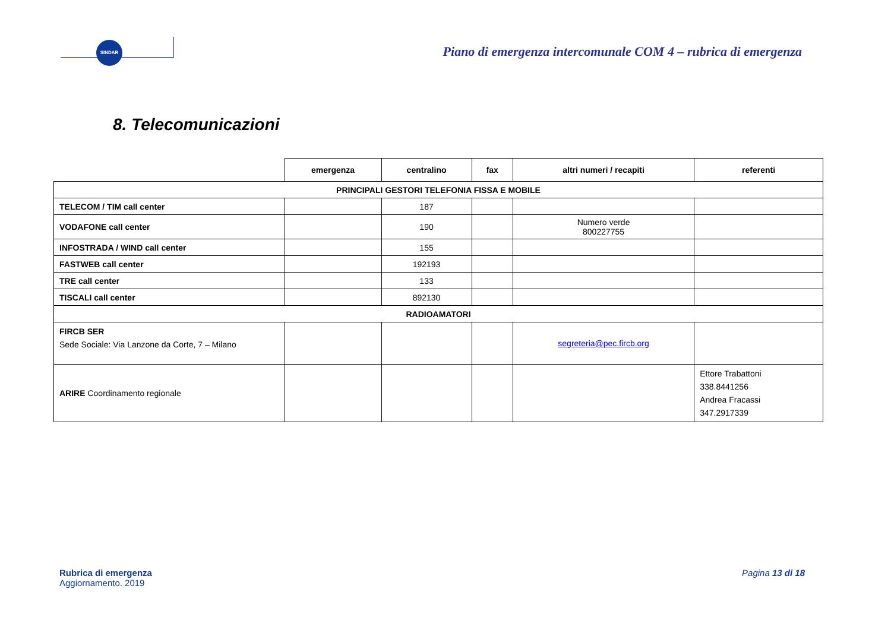SINDAR
Piano di emergenza intercomunale COM 4 – rubrica di emergenza
8. Telecomunicazioni
| | emergenza | centralino | fax | altri numeri / recapiti | referenti |
| PRINCIPALI GESTORI TELEFONIA FISSA E MOBILE | | | | | |
| TELECOM / TIM call center | | 187 | | | |
| VODAFONE call center | | 190 | | Numero verde 800227755 | |
| INFOSTRADA / WIND call center | | 155 | | | |
| FASTWEB call center | | 192193 | | | |
| TRE call center | | 133 | | | |
| TISCALI call center | | 892130 | | | |
| RADIOAMATORI | | | | | |
| FIRCB SER Sede Sociale: Via Lanzone da Corte, 7 – Milano | | | | segreteria@pec.fircb.org | |
| ARIRE Coordinamento regionale | | | | | Ettore Trabattoni 338.8441256 Andrea Fracassi 347.2917339 |
Rubrica di emergenza
Aggiornamento. 2019
Pagina 13 di 18